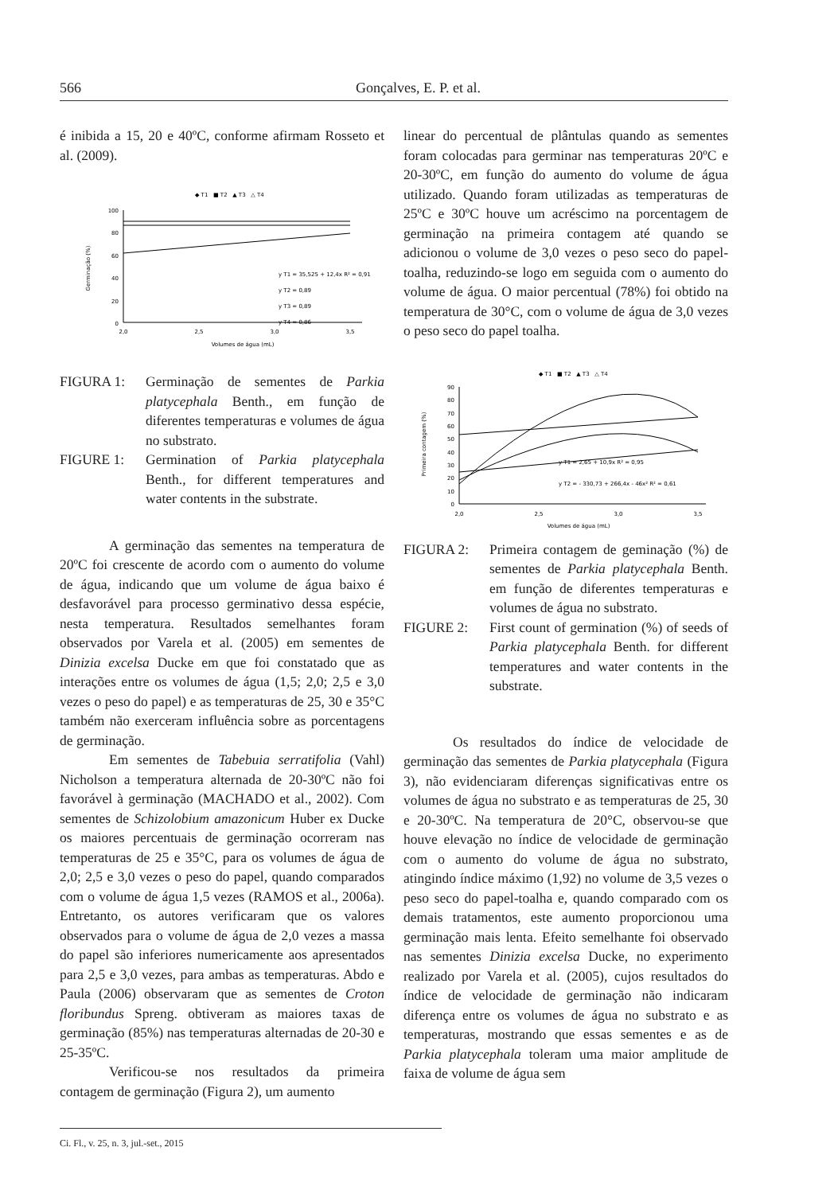566 Gonçalves, E. P. et al.
é inibida a 15, 20 e 40ºC, conforme afirmam Rosseto et al. (2009).
◆ T1 ■ T2 ▲ T3 △ T4
100
80
60
40
20
0
2,0
2,5
3,0
3,5
Volumes de água (mL)
Germinação (%)
y T1 = 35,525 + 12,4x R² = 0,91
y T2 = 0,89
y T3 = 0,89
y T4 = 0,86
FIGURA 1: Germinação de sementes de Parkia platycephala Benth., em função de diferentes temperaturas e volumes de água no substrato.
FIGURE 1: Germination of Parkia platycephala Benth., for different temperatures and water contents in the substrate.
A germinação das sementes na temperatura de 20ºC foi crescente de acordo com o aumento do volume de água, indicando que um volume de água baixo é desfavorável para processo germinativo dessa espécie, nesta temperatura. Resultados semelhantes foram observados por Varela et al. (2005) em sementes de Dinizia excelsa Ducke em que foi constatado que as interações entre os volumes de água (1,5; 2,0; 2,5 e 3,0 vezes o peso do papel) e as temperaturas de 25, 30 e 35°C também não exerceram influência sobre as porcentagens de germinação.
Em sementes de Tabebuia serratifolia (Vahl) Nicholson a temperatura alternada de 20-30ºC não foi favorável à germinação (MACHADO et al., 2002). Com sementes de Schizolobium amazonicum Huber ex Ducke os maiores percentuais de germinação ocorreram nas temperaturas de 25 e 35°C, para os volumes de água de 2,0; 2,5 e 3,0 vezes o peso do papel, quando comparados com o volume de água 1,5 vezes (RAMOS et al., 2006a). Entretanto, os autores verificaram que os valores observados para o volume de água de 2,0 vezes a massa do papel são inferiores numericamente aos apresentados para 2,5 e 3,0 vezes, para ambas as temperaturas. Abdo e Paula (2006) observaram que as sementes de Croton floribundus Spreng. obtiveram as maiores taxas de germinação (85%) nas temperaturas alternadas de 20-30 e 25-35ºC.
Verificou-se nos resultados da primeira contagem de germinação (Figura 2), um aumento
linear do percentual de plântulas quando as sementes foram colocadas para germinar nas temperaturas 20ºC e 20-30ºC, em função do aumento do volume de água utilizado. Quando foram utilizadas as temperaturas de 25ºC e 30ºC houve um acréscimo na porcentagem de germinação na primeira contagem até quando se adicionou o volume de 3,0 vezes o peso seco do papel-toalha, reduzindo-se logo em seguida com o aumento do volume de água. O maior percentual (78%) foi obtido na temperatura de 30°C, com o volume de água de 3,0 vezes o peso seco do papel toalha.
◆ T1 ■ T2 ▲ T3 △ T4
90
80
70
60
50
40
30
20
10
0
2,0
2,5
3,0
3,5
Volumes de água (mL)
Primeira contagem (%)
y T1 = 2,65 + 10,9x R² = 0,95
y T2 = - 330,73 + 266,4x - 46x² R² = 0,61
FIGURA 2: Primeira contagem de geminação (%) de sementes de Parkia platycephala Benth. em função de diferentes temperaturas e volumes de água no substrato.
FIGURE 2: First count of germination (%) of seeds of Parkia platycephala Benth. for different temperatures and water contents in the substrate.
Os resultados do índice de velocidade de germinação das sementes de Parkia platycephala (Figura 3), não evidenciaram diferenças significativas entre os volumes de água no substrato e as temperaturas de 25, 30 e 20-30ºC. Na temperatura de 20°C, observou-se que houve elevação no índice de velocidade de germinação com o aumento do volume de água no substrato, atingindo índice máximo (1,92) no volume de 3,5 vezes o peso seco do papel-toalha e, quando comparado com os demais tratamentos, este aumento proporcionou uma germinação mais lenta. Efeito semelhante foi observado nas sementes Dinizia excelsa Ducke, no experimento realizado por Varela et al. (2005), cujos resultados do índice de velocidade de germinação não indicaram diferença entre os volumes de água no substrato e as temperaturas, mostrando que essas sementes e as de Parkia platycephala toleram uma maior amplitude de faixa de volume de água sem
Ci. Fl., v. 25, n. 3, jul.-set., 2015